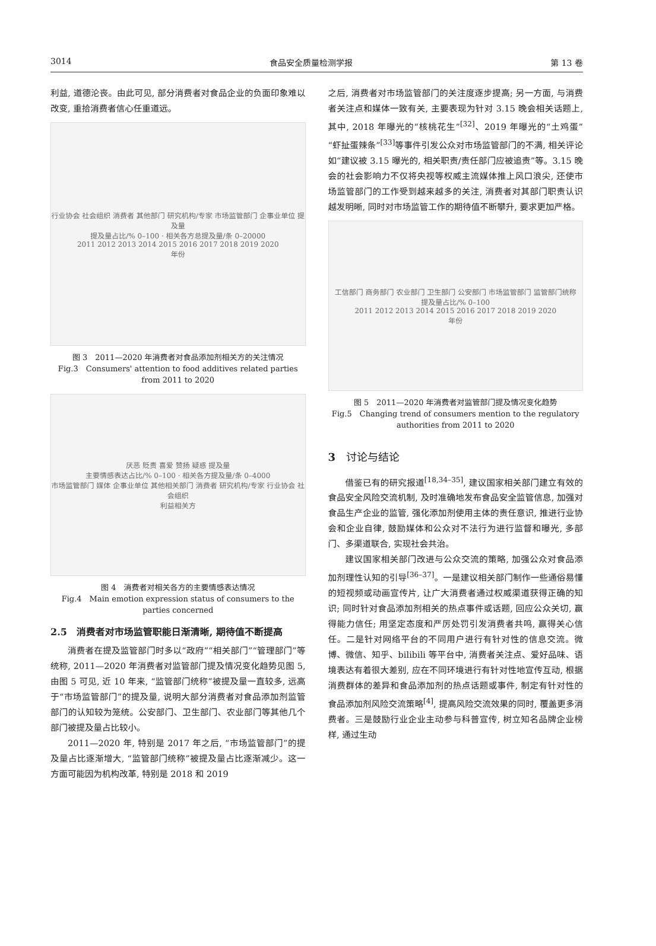3014 食品安全质量检测学报 第 13 卷
利益, 道德沦丧。由此可见, 部分消费者对食品企业的负面印象难以改变, 重拾消费者信心任重道远。
行业协会 社会组织 消费者 其他部门 研究机构/专家 市场监管部门 企事业单位 提及量
提及量占比/% 0–100 · 相关各方总提及量/条 0–20000
2011 2012 2013 2014 2015 2016 2017 2018 2019 2020
年份
图 3　2011—2020 年消费者对食品添加剂相关方的关注情况
Fig.3　Consumers' attention to food additives related parties from 2011 to 2020
厌恶 贬责 喜爱 赞扬 疑惑 提及量
主要情感表达占比/% 0–100 · 相关各方提及量/条 0–4000
市场监管部门 媒体 企事业单位 其他相关部门 消费者 研究机构/专家 行业协会 社会组织
利益相关方
图 4　消费者对相关各方的主要情感表达情况
Fig.4　Main emotion expression status of consumers to the parties concerned
2.5　消费者对市场监管职能日渐清晰, 期待值不断提高
消费者在提及监管部门时多以“政府”“相关部门”“管理部门”等统称, 2011—2020 年消费者对监管部门提及情况变化趋势见图 5, 由图 5 可见, 近 10 年来, “监管部门统称”被提及量一直较多, 远高于“市场监管部门”的提及量, 说明大部分消费者对食品添加剂监管部门的认知较为笼统。公安部门、卫生部门、农业部门等其他几个部门被提及量占比较小。
2011—2020 年, 特别是 2017 年之后, “市场监管部门”的提及量占比逐渐增大, “监管部门统称”被提及量占比逐渐减少。这一方面可能因为机构改革, 特别是 2018 和 2019
之后, 消费者对市场监管部门的关注度逐步提高; 另一方面, 与消费者关注点和媒体一致有关, 主要表现为针对 3.15 晚会相关话题上, 其中, 2018 年曝光的“核桃花生”<sup>[32]</sup>、2019 年曝光的“土鸡蛋”“虾扯蛋辣条”<sup>[33]</sup>等事件引发公众对市场监管部门的不满, 相关评论如“建议被 3.15 曝光的, 相关职责/责任部门应被追责”等。3.15 晚会的社会影响力不仅将央视等权威主流媒体推上风口浪尖, 还使市场监管部门的工作受到越来越多的关注, 消费者对其部门职责认识越发明晰, 同时对市场监管工作的期待值不断攀升, 要求更加严格。
工信部门 商务部门 农业部门 卫生部门 公安部门 市场监管部门 监管部门统称
提及量占比/% 0–100
2011 2012 2013 2014 2015 2016 2017 2018 2019 2020
年份
图 5　2011—2020 年消费者对监管部门提及情况变化趋势
Fig.5　Changing trend of consumers mention to the regulatory authorities from 2011 to 2020
3　讨论与结论
借鉴已有的研究报道<sup>[18,34–35]</sup>, 建议国家相关部门建立有效的食品安全风险交流机制, 及时准确地发布食品安全监管信息, 加强对食品生产企业的监管, 强化添加剂使用主体的责任意识, 推进行业协会和企业自律, 鼓励媒体和公众对不法行为进行监督和曝光, 多部门、多渠道联合, 实现社会共治。
建议国家相关部门改进与公众交流的策略, 加强公众对食品添加剂理性认知的引导<sup>[36–37]</sup>。一是建议相关部门制作一些通俗易懂的短视频或动画宣传片, 让广大消费者通过权威渠道获得正确的知识; 同时针对食品添加剂相关的热点事件或话题, 回应公众关切, 赢得能力信任; 用坚定态度和严厉处罚引发消费者共鸣, 赢得关心信任。二是针对网络平台的不同用户进行有针对性的信息交流。微博、微信、知乎、bilibili 等平台中, 消费者关注点、爱好品味、语境表达有着很大差别, 应在不同环境进行有针对性地宣传互动, 根据消费群体的差异和食品添加剂的热点话题或事件, 制定有针对性的食品添加剂风险交流策略<sup>[4]</sup>, 提高风险交流效果的同时, 覆盖更多消费者。三是鼓励行业企业主动参与科普宣传, 树立知名品牌企业榜样, 通过生动